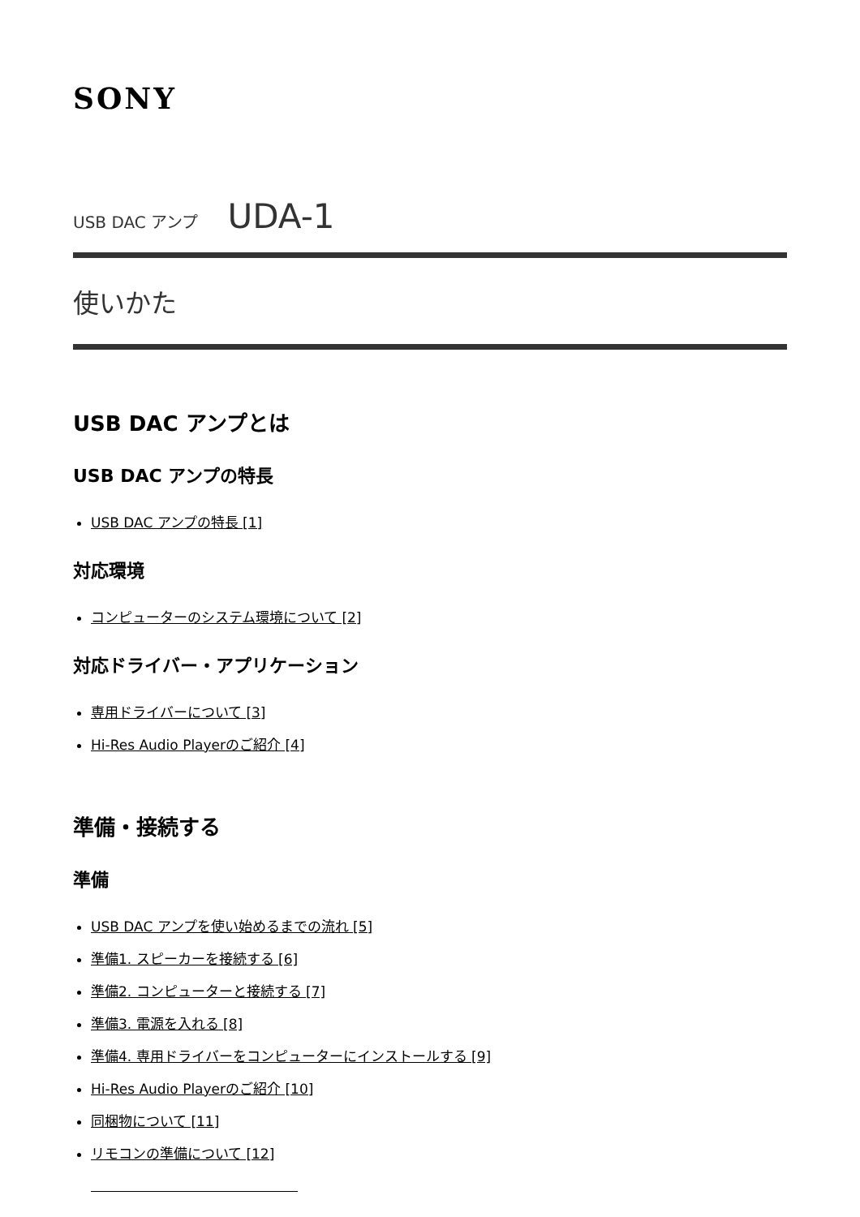SONY
USB DAC アンプ UDA-1
使いかた
USB DAC アンプとは
USB DAC アンプの特長
USB DAC アンプの特長 [1]
対応環境
コンピューターのシステム環境について [2]
対応ドライバー・アプリケーション
専用ドライバーについて [3]
Hi-Res Audio Playerのご紹介 [4]
準備・接続する
準備
USB DAC アンプを使い始めるまでの流れ [5]
準備1. スピーカーを接続する [6]
準備2. コンピューターと接続する [7]
準備3. 電源を入れる [8]
準備4. 専用ドライバーをコンピューターにインストールする [9]
Hi-Res Audio Playerのご紹介 [10]
同梱物について [11]
リモコンの準備について [12]